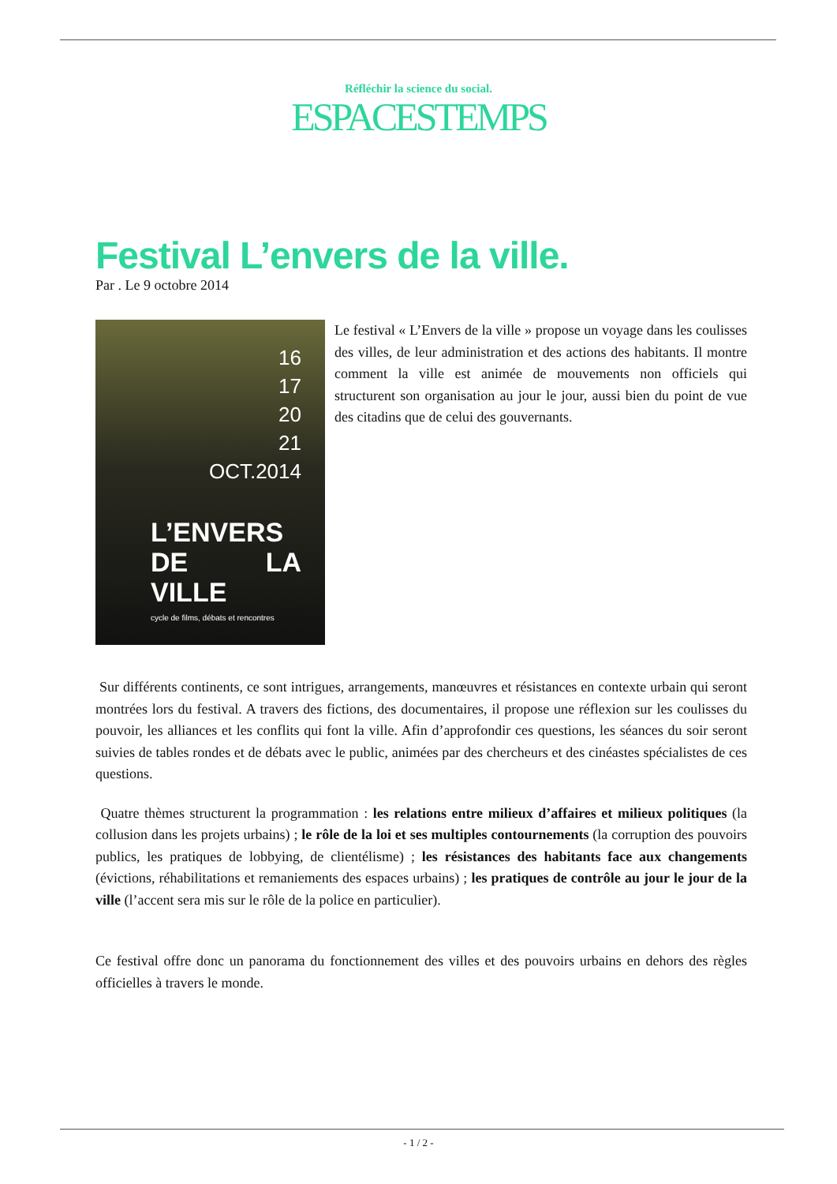Réfléchir la science du social.
ESPACESTEMPS
Festival L’envers de la ville.
Par . Le 9 octobre 2014
16
17
20
21
OCT.2014
L’ENVERS
DE LA VILLE
cycle de films, débats et rencontres
Le festival « L’Envers de la ville » propose un voyage dans les coulisses des villes, de leur administration et des actions des habitants. Il montre comment la ville est animée de mouvements non officiels qui structurent son organisation au jour le jour, aussi bien du point de vue des citadins que de celui des gouvernants.
Sur différents continents, ce sont intrigues, arrangements, manœuvres et résistances en contexte urbain qui seront montrées lors du festival. A travers des fictions, des documentaires, il propose une réflexion sur les coulisses du pouvoir, les alliances et les conflits qui font la ville. Afin d’approfondir ces questions, les séances du soir seront suivies de tables rondes et de débats avec le public, animées par des chercheurs et des cinéastes spécialistes de ces questions.
Quatre thèmes structurent la programmation : les relations entre milieux d’affaires et milieux politiques (la collusion dans les projets urbains) ; le rôle de la loi et ses multiples contournements (la corruption des pouvoirs publics, les pratiques de lobbying, de clientélisme) ; les résistances des habitants face aux changements (évictions, réhabilitations et remaniements des espaces urbains) ; les pratiques de contrôle au jour le jour de la ville (l’accent sera mis sur le rôle de la police en particulier).
Ce festival offre donc un panorama du fonctionnement des villes et des pouvoirs urbains en dehors des règles officielles à travers le monde.
- 1 / 2 -